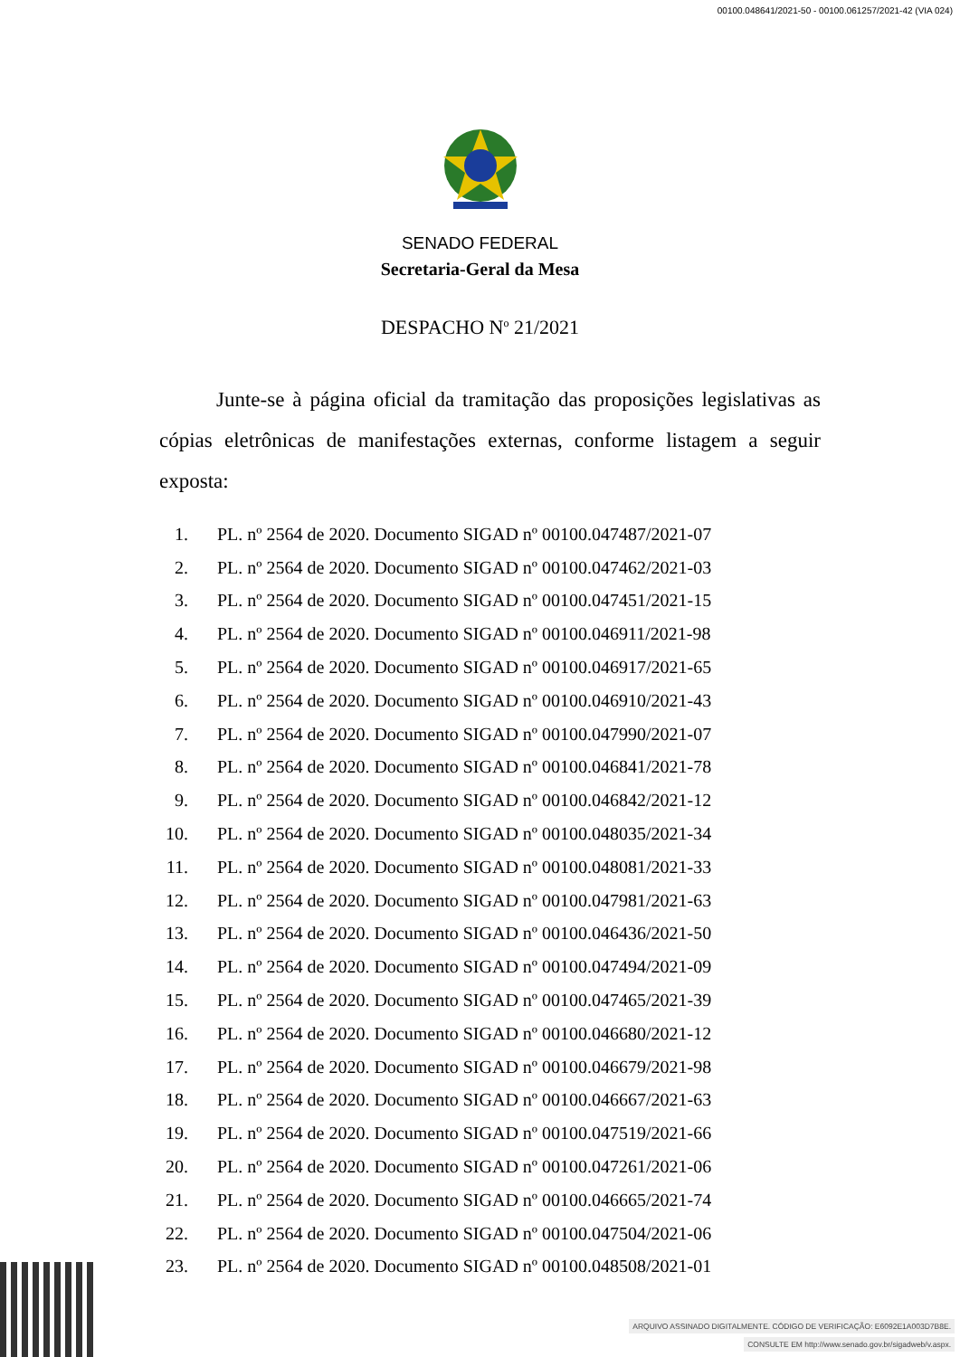00100.048641/2021-50 - 00100.061257/2021-42 (VIA 024)
SENADO FEDERAL
Secretaria-Geral da Mesa
DESPACHO N<sup>o</sup> 21/2021
Junte-se à página oficial da tramitação das proposições legislativas as cópias eletrônicas de manifestações externas, conforme listagem a seguir exposta:
1. PL. nº 2564 de 2020. Documento SIGAD nº 00100.047487/2021-07
2. PL. nº 2564 de 2020. Documento SIGAD nº 00100.047462/2021-03
3. PL. nº 2564 de 2020. Documento SIGAD nº 00100.047451/2021-15
4. PL. nº 2564 de 2020. Documento SIGAD nº 00100.046911/2021-98
5. PL. nº 2564 de 2020. Documento SIGAD nº 00100.046917/2021-65
6. PL. nº 2564 de 2020. Documento SIGAD nº 00100.046910/2021-43
7. PL. nº 2564 de 2020. Documento SIGAD nº 00100.047990/2021-07
8. PL. nº 2564 de 2020. Documento SIGAD nº 00100.046841/2021-78
9. PL. nº 2564 de 2020. Documento SIGAD nº 00100.046842/2021-12
10. PL. nº 2564 de 2020. Documento SIGAD nº 00100.048035/2021-34
11. PL. nº 2564 de 2020. Documento SIGAD nº 00100.048081/2021-33
12. PL. nº 2564 de 2020. Documento SIGAD nº 00100.047981/2021-63
13. PL. nº 2564 de 2020. Documento SIGAD nº 00100.046436/2021-50
14. PL. nº 2564 de 2020. Documento SIGAD nº 00100.047494/2021-09
15. PL. nº 2564 de 2020. Documento SIGAD nº 00100.047465/2021-39
16. PL. nº 2564 de 2020. Documento SIGAD nº 00100.046680/2021-12
17. PL. nº 2564 de 2020. Documento SIGAD nº 00100.046679/2021-98
18. PL. nº 2564 de 2020. Documento SIGAD nº 00100.046667/2021-63
19. PL. nº 2564 de 2020. Documento SIGAD nº 00100.047519/2021-66
20. PL. nº 2564 de 2020. Documento SIGAD nº 00100.047261/2021-06
21. PL. nº 2564 de 2020. Documento SIGAD nº 00100.046665/2021-74
22. PL. nº 2564 de 2020. Documento SIGAD nº 00100.047504/2021-06
23. PL. nº 2564 de 2020. Documento SIGAD nº 00100.048508/2021-01
ARQUIVO ASSINADO DIGITALMENTE. CÓDIGO DE VERIFICAÇÃO: E6092E1A003D7B8E.
CONSULTE EM http://www.senado.gov.br/sigadweb/v.aspx.